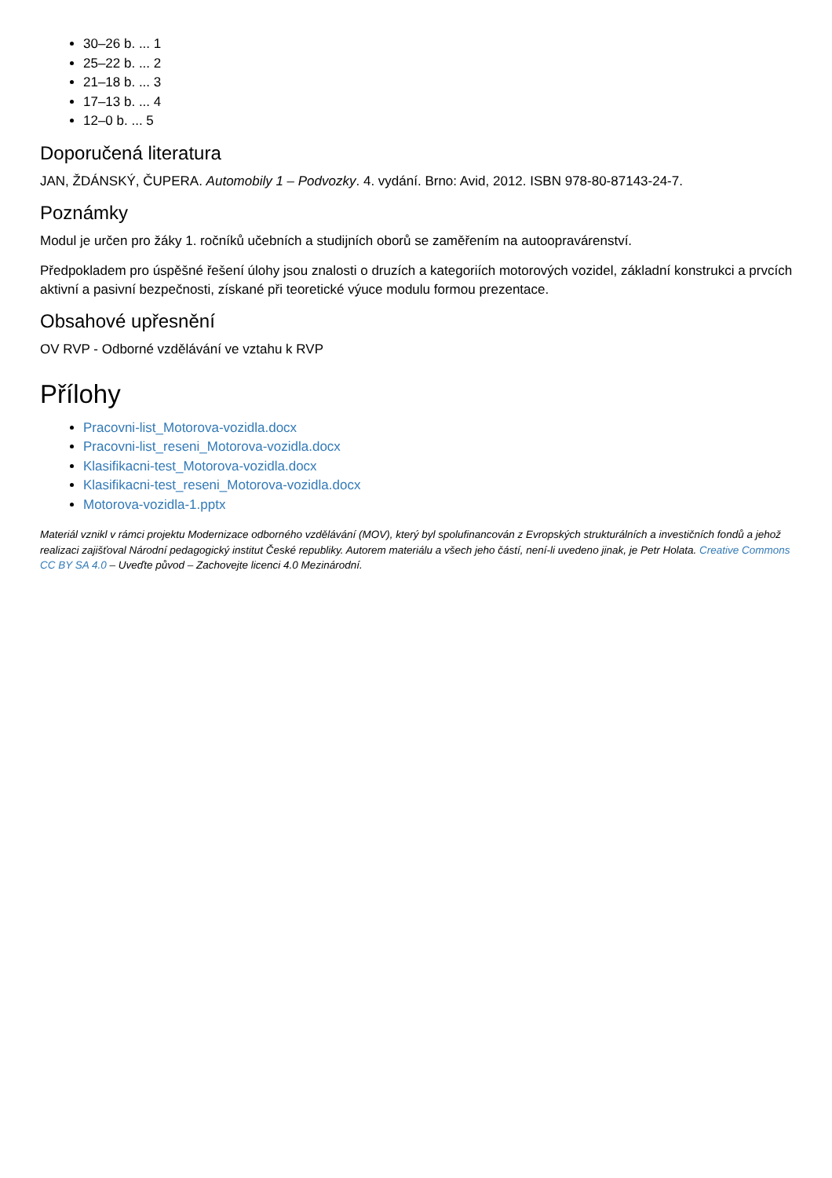30–26 b. ... 1
25–22 b. ... 2
21–18 b. ... 3
17–13 b. ... 4
12–0 b. ... 5
Doporučená literatura
JAN, ŽDÁNSKÝ, ČUPERA. Automobily 1 – Podvozky. 4. vydání. Brno: Avid, 2012. ISBN 978-80-87143-24-7.
Poznámky
Modul je určen pro žáky 1. ročníků učebních a studijních oborů se zaměřením na autoopravárenství.
Předpokladem pro úspěšné řešení úlohy jsou znalosti o druzích a kategoriích motorových vozidel, základní konstrukci a prvcích aktivní a pasivní bezpečnosti, získané při teoretické výuce modulu formou prezentace.
Obsahové upřesnění
OV RVP - Odborné vzdělávání ve vztahu k RVP
Přílohy
Pracovni-list_Motorova-vozidla.docx
Pracovni-list_reseni_Motorova-vozidla.docx
Klasifikacni-test_Motorova-vozidla.docx
Klasifikacni-test_reseni_Motorova-vozidla.docx
Motorova-vozidla-1.pptx
Materiál vznikl v rámci projektu Modernizace odborného vzdělávání (MOV), který byl spolufinancován z Evropských strukturálních a investičních fondů a jehož realizaci zajišťoval Národní pedagogický institut České republiky. Autorem materiálu a všech jeho částí, není-li uvedeno jinak, je Petr Holata. Creative Commons CC BY SA 4.0 – Uveďte původ – Zachovejte licenci 4.0 Mezinárodní.